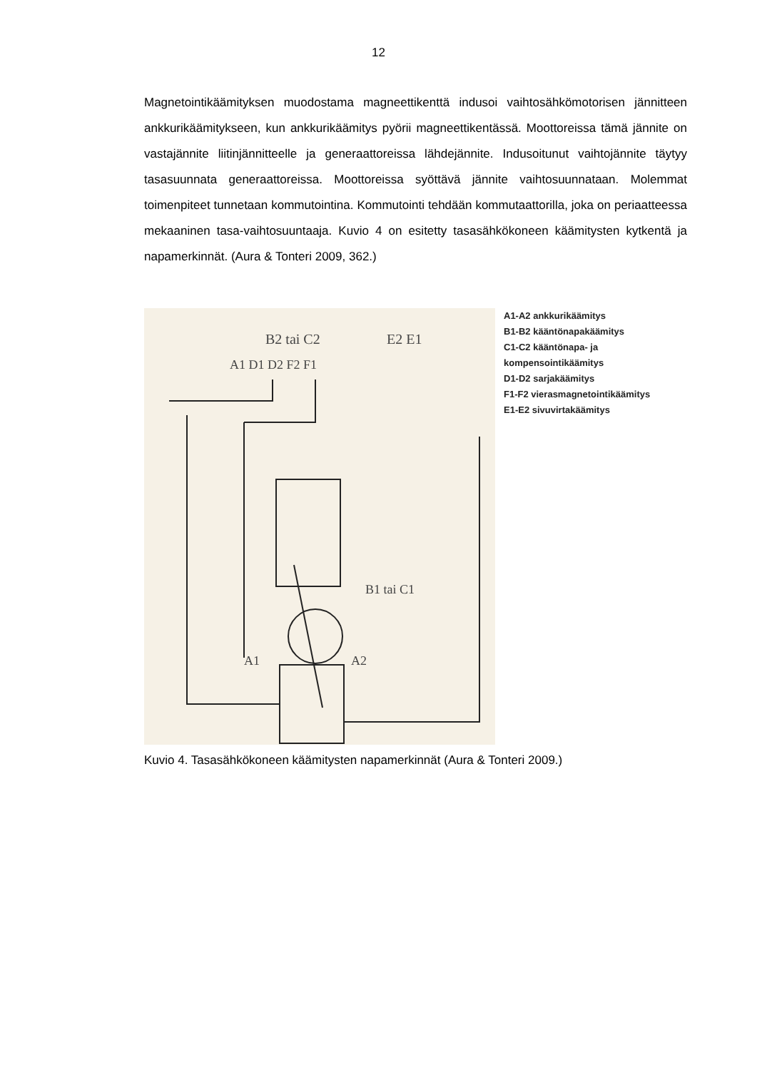12
Magnetointikäämityksen muodostama magneettikenttä indusoi vaihtosähkömotorisen jännitteen ankkurikäämitykseen, kun ankkurikäämitys pyörii magneettikentässä. Moottoreissa tämä jännite on vastajännite liitinjännitteelle ja generaattoreissa lähdejännite. Indusoitunut vaihtojännite täytyy tasasuunnata generaattoreissa. Moottoreissa syöttävä jännite vaihtosuunnataan. Molemmat toimenpiteet tunnetaan kommutointina. Kommutointi tehdään kommutaattorilla, joka on periaatteessa mekaaninen tasa-vaihtosuuntaaja. Kuvio 4 on esitetty tasasähkökoneen käämitysten kytkentä ja napamerkinnät. (Aura & Tonteri 2009, 362.)
B2 tai C2
E2 E1
A1 D1 D2 F2 F1
A1
A2
B1 tai C1
A1-A2 ankkurikäämitys
B1-B2 kääntönapakäämitys
C1-C2 kääntönapa- ja
kompensointikäämitys
D1-D2 sarjakäämitys
F1-F2 vierasmagnetointikäämitys
E1-E2 sivuvirtakäämitys
Kuvio 4. Tasasähkökoneen käämitysten napamerkinnät (Aura & Tonteri 2009.)